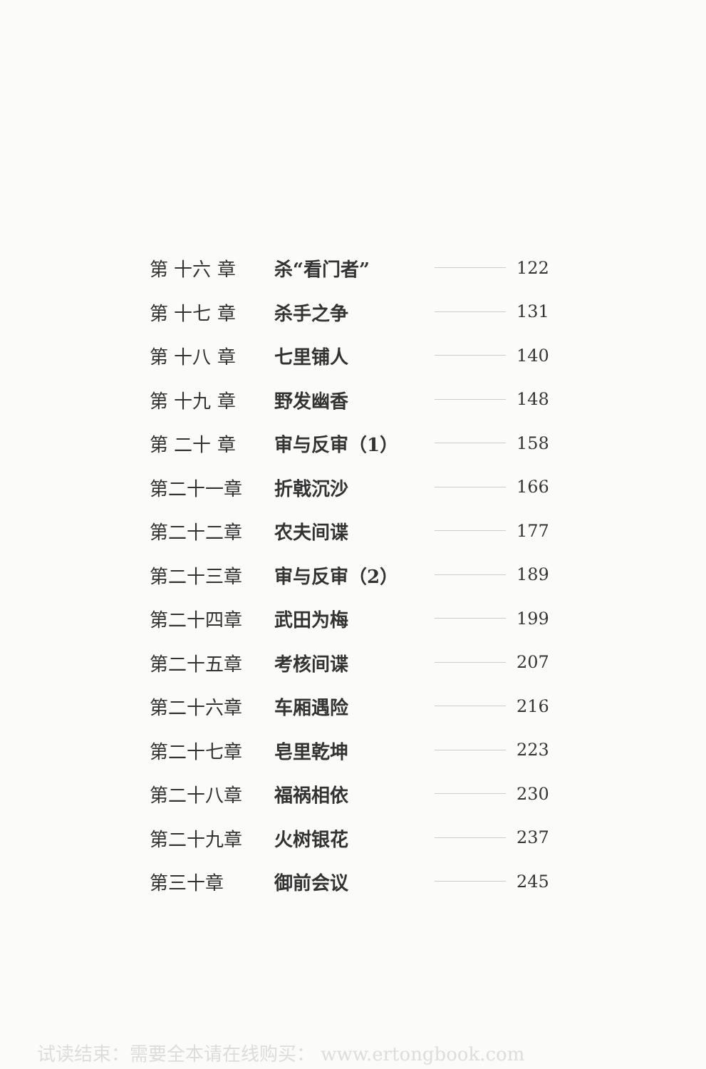| 第 十六 章 | 杀“看门者” | | 122 |
| 第 十七 章 | 杀手之争 | | 131 |
| 第 十八 章 | 七里铺人 | | 140 |
| 第 十九 章 | 野发幽香 | | 148 |
| 第 二十 章 | 审与反审（1） | | 158 |
| 第二十一章 | 折戟沉沙 | | 166 |
| 第二十二章 | 农夫间谍 | | 177 |
| 第二十三章 | 审与反审（2） | | 189 |
| 第二十四章 | 武田为梅 | | 199 |
| 第二十五章 | 考核间谍 | | 207 |
| 第二十六章 | 车厢遇险 | | 216 |
| 第二十七章 | 皂里乾坤 | | 223 |
| 第二十八章 | 福祸相依 | | 230 |
| 第二十九章 | 火树银花 | | 237 |
| 第三十章 | 御前会议 | | 245 |
试读结束：需要全本请在线购买： www.ertongbook.com